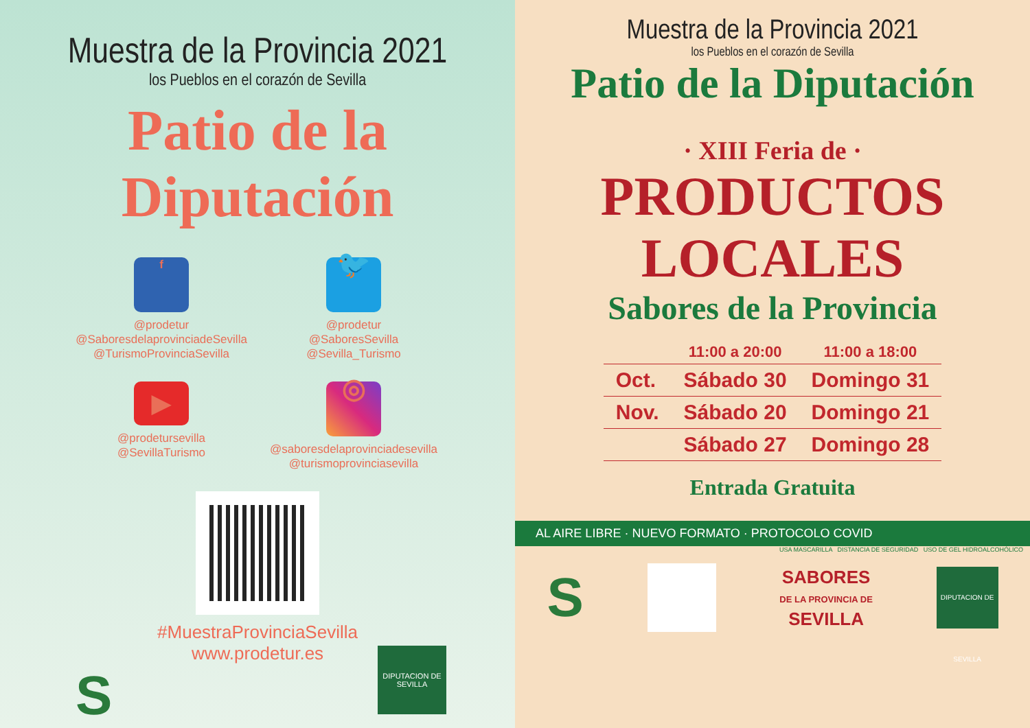Muestra de la Provincia 2021
los Pueblos en el corazón de Sevilla
Patio de la Diputación
f
@prodetur
@SaboresdelaprovinciadeSevilla
@TurismoProvinciaSevilla
🐦
@prodetur
@SaboresSevilla
@Sevilla_Turismo
▶
@prodetursevilla
@SevillaTurismo
◎
@saboresdelaprovinciadesevilla
@turismoprovinciasevilla
#MuestraProvinciaSevilla
www.prodetur.es
S
DIPUTACION DE SEVILLA
Muestra de la Provincia 2021
los Pueblos en el corazón de Sevilla
Patio de la Diputación
· XIII Feria de ·
PRODUCTOS
LOCALES
Sabores de la Provincia
| | 11:00 a 20:00 | 11:00 a 18:00 |
| --- | --- | --- |
| Oct. | Sábado 30 | Domingo 31 |
| Nov. | Sábado 20 | Domingo 21 |
| | Sábado 27 | Domingo 28 |
Entrada Gratuita
AL AIRE LIBRE · NUEVO FORMATO · PROTOCOLO COVID
USA MASCARILLA DISTANCIA DE SEGURIDAD USO DE GEL HIDROALCOHÓLICO
S SABORES
DE LA PROVINCIA DE
SEVILLA DIPUTACION DE SEVILLA